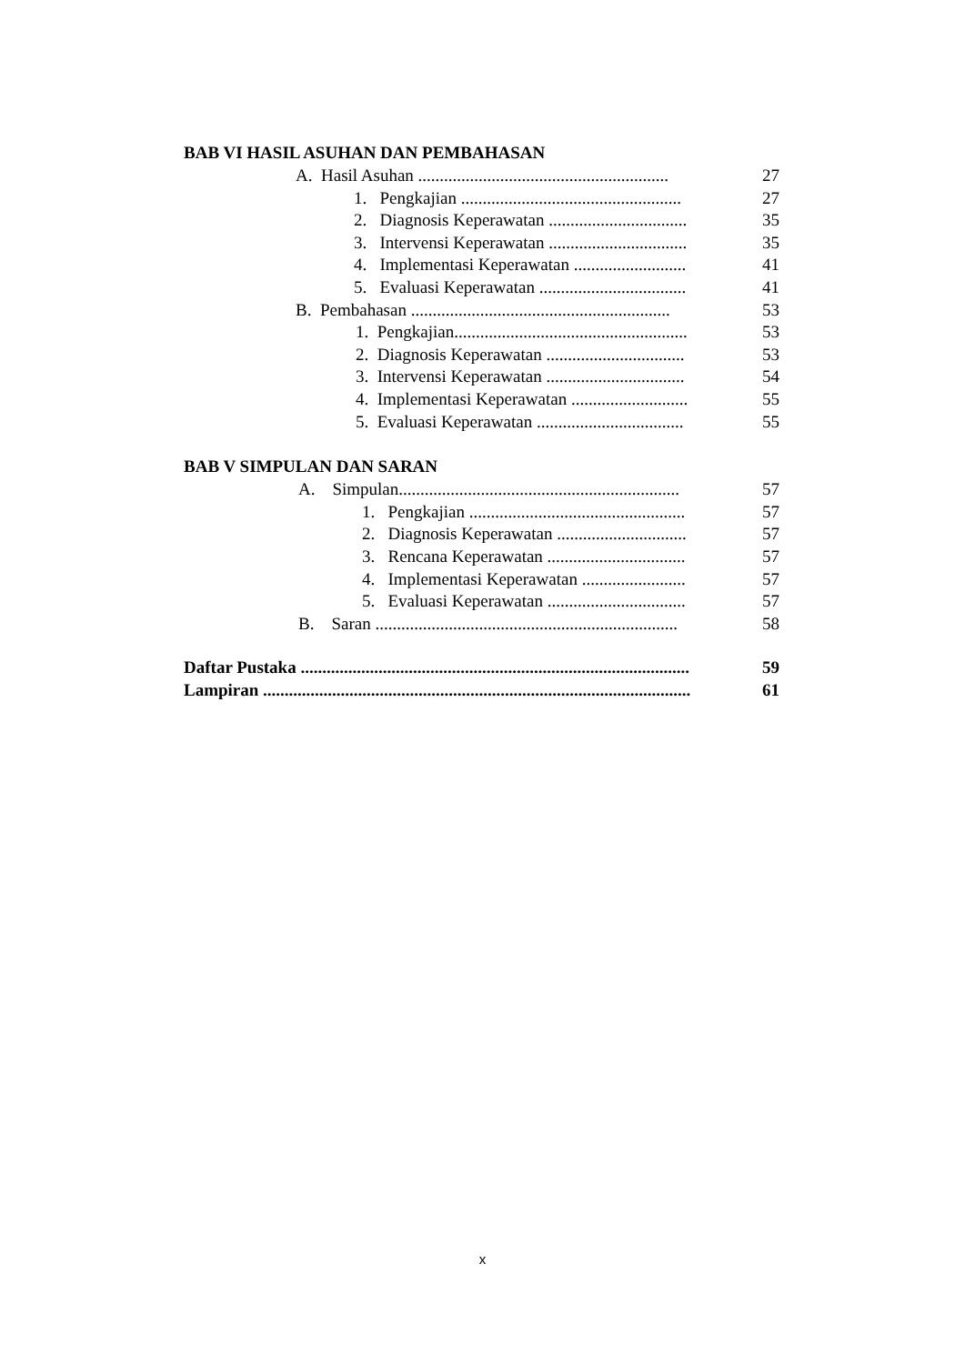BAB VI HASIL ASUHAN DAN PEMBAHASAN
A. Hasil Asuhan .......................................................... 27
1. Pengkajian ................................................... 27
2. Diagnosis Keperawatan ................................ 35
3. Intervensi Keperawatan ................................ 35
4. Implementasi Keperawatan .......................... 41
5. Evaluasi Keperawatan .................................. 41
B. Pembahasan ............................................................ 53
1. Pengkajian...................................................... 53
2. Diagnosis Keperawatan ................................ 53
3. Intervensi Keperawatan ................................ 54
4. Implementasi Keperawatan ........................... 55
5. Evaluasi Keperawatan .................................. 55
BAB V SIMPULAN DAN SARAN
A. Simpulan................................................................. 57
1. Pengkajian .................................................. 57
2. Diagnosis Keperawatan .............................. 57
3. Rencana Keperawatan ................................ 57
4. Implementasi Keperawatan ........................ 57
5. Evaluasi Keperawatan ................................ 57
B. Saran ...................................................................... 58
Daftar Pustaka .......................................................................................... 59
Lampiran ................................................................................................... 61
x